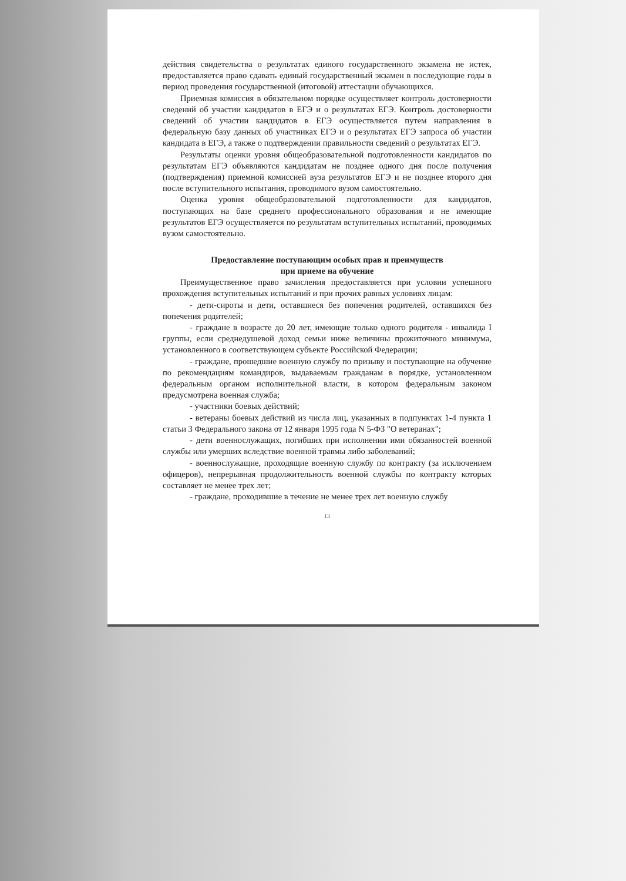действия свидетельства о результатах единого государственного экзамена не истек, предоставляется право сдавать единый государственный экзамен в последующие годы в период проведения государственной (итоговой) аттестации обучающихся.
Приемная комиссия в обязательном порядке осуществляет контроль достоверности сведений об участии кандидатов в ЕГЭ и о результатах ЕГЭ. Контроль достоверности сведений об участии кандидатов в ЕГЭ осуществляется путем направления в федеральную базу данных об участниках ЕГЭ и о результатах ЕГЭ запроса об участии кандидата в ЕГЭ, а также о подтверждении правильности сведений о результатах ЕГЭ.
Результаты оценки уровня общеобразовательной подготовленности кандидатов по результатам ЕГЭ объявляются кандидатам не позднее одного дня после получения (подтверждения) приемной комиссией вуза результатов ЕГЭ и не позднее второго дня после вступительного испытания, проводимого вузом самостоятельно.
Оценка уровня общеобразовательной подготовленности для кандидатов, поступающих на базе среднего профессионального образования и не имеющие результатов ЕГЭ осуществляется по результатам вступительных испытаний, проводимых вузом самостоятельно.
Предоставление поступающим особых прав и преимуществ
при приеме на обучение
Преимущественное право зачисления предоставляется при условии успешного прохождения вступительных испытаний и при прочих равных условиях лицам:
- дети-сироты и дети, оставшиеся без попечения родителей, оставшихся без попечения родителей;
- граждане в возрасте до 20 лет, имеющие только одного родителя - инвалида I группы, если среднедушевой доход семьи ниже величины прожиточного минимума, установленного в соответствующем субъекте Российской Федерации;
- граждане, прошедшие военную службу по призыву и поступающие на обучение по рекомендациям командиров, выдаваемым гражданам в порядке, установленном федеральным органом исполнительной власти, в котором федеральным законом предусмотрена военная служба;
- участники боевых действий;
- ветераны боевых действий из числа лиц, указанных в подпунктах 1-4 пункта 1 статьи 3 Федерального закона от 12 января 1995 года N 5-ФЗ "О ветеранах";
- дети военнослужащих, погибших при исполнении ими обязанностей военной службы или умерших вследствие военной травмы либо заболеваний;
- военнослужащие, проходящие военную службу по контракту (за исключением офицеров), непрерывная продолжительность военной службы по контракту которых составляет не менее трех лет;
- граждане, проходившие в течение не менее трех лет военную службу
13